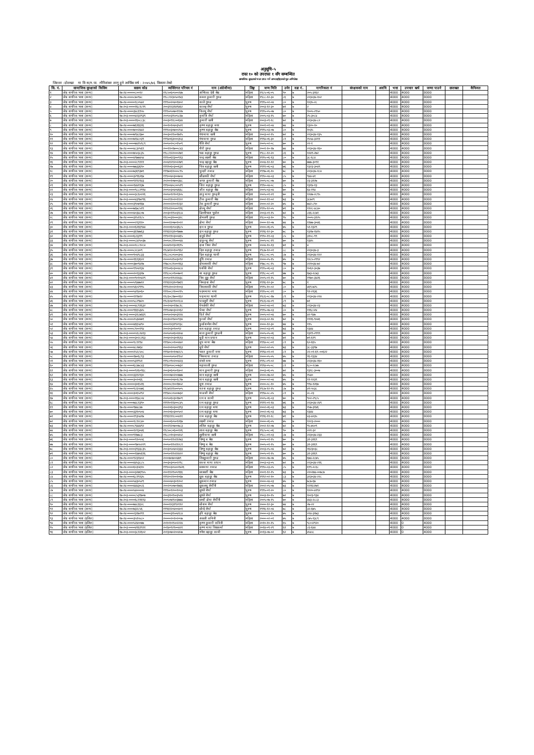अनुसूचि-५
दफा १० को उपदफा १ सँग सम्बन्धित
सामाजिक सुरक्षाको भत्ता प्राप्त गर्ने लाभग्राहीहरुको मूल अभिलेख
जिल्ला :दोलखा गा वि स/न.पा. :गौरिशंकर लागु हुने आर्थिक वर्ष : २०७५/७६ किस्ताः तेस्रो
| सि. नं. | सामाजिक सुरक्षाको किसिम | सदस्य कोड | व्यक्तिगत परिचय नं | नाम (अंग्रेजीमा) | लिङ्ग | जन्म मिति | उमेर | वडा नं. | नागरिकता नं | संरक्षकको नाम | अवधि | भत्ता | उपचार खर्च | जम्मा पाउने | दस्तखत | कैफियत |
| --- | --- | --- | --- | --- | --- | --- | --- | --- | --- | --- | --- | --- | --- | --- | --- | --- |
| १ | जेष्ठ नागरिक भत्ता (अन्य) | १७-२४-०००००८००१२ | १९८५०६०५००२४७ | अम्बिका देवी श्रेष्ठ | महिला | १९८५-०६-०५ | ९० | ७ | २०५-३१६२ | | | 4000 | 4000 | 8000 | | |
| २ | जेष्ठ नागरिक भत्ता (अन्य) | १७-२४-००००८७०९४८ | १९८८१२३०५०१४३ | कमल कुमारी गुरुङ | महिला | १९८८-१२-३० | ८६ | ७ | २२३०३४-१०२ | | | 4000 | 4000 | 8000 | | |
| ३ | जेष्ठ नागरिक भत्ता (अन्य) | १७-२४-०००००१८०५४२ | १९९५०२०४०१४०२ | काले गुरुङ | पुरुष | १९९५-०२-०४ | ८० | ७ | १२३५-२८ | | | 4000 | 4000 | 8000 | | |
| ४ | जेष्ठ नागरिक भत्ता (अन्य) | १७-२०३-००००१६८१८९९ | २००३१२३१४९४६२ | काल्छ् शेर्पा | पुरुष | २००३-१२-३० | ७१ | ७ | २ | | | 4000 | 4000 | 8000 | | |
| ५ | जेष्ठ नागरिक भत्ता (अन्य) | १७-२४-००००३४८६९५५ | १९९५०५०७०११२७ | किल्मु शेर्पा | पुरुष | १९९५-०५-०७ | ८० | ७ | १००५-२९५० | | | 4000 | 4000 | 8000 | | |
| ६ | जेष्ठ नागरिक भत्ता (अन्य) | १७-२०३-००००४२३२९३९ | २००५०३१५०५८६७ | कृमजि शेर्पा | महिला | २००५-०३-१५ | ७० | ७ | २५-३०८४ | | | 4000 | 4000 | 8000 | | |
| ७ | जेष्ठ नागरिक भत्ता (अन्य) | १७-२०३-००००१६०८८३८ | २००३०९१८००६४४ | कुमारी खत्री | महिला | २००३-०९-१८ | ७२ | ७ | २२३०३४-८२ | | | 4000 | 4000 | 8000 | | |
| ८ | जेष्ठ नागरिक भत्ता (अन्य) | १७-२४-००००७६१६६१६ | २००१०१०४०३५२१ | कृष्ण बहादुर मगर | पुरुष | २००१-०१-०४ | ७४ | ७ | १३२०-१० | | | 4000 | 4000 | 8000 | | |
| ९ | जेष्ठ नागरिक भत्ता (अन्य) | १७-२४-००००७००२४४२ | १९९५०३०७००२५४ | कृष्ण बहादुर श्रेष्ठ | पुरुष | १९९५-०३-०७ | ८० | ७ | १०३५ | | | 4000 | 4000 | 8000 | | |
| १० | जेष्ठ नागरिक भत्ता (अन्य) | १७-२४-००००७९४८६७० | २००३०२१५०१७१५ | गंगामाया खत्री | महिला | २००३-०२-१५ | ७२ | ७ | २२३०३४-१३५ | | | 4000 | 4000 | 8000 | | |
| ११ | जेष्ठ नागरिक भत्ता (अन्य) | १७-२४-००००७१४८०३९ | १९९४०६३०००३५३ | गंगामाया गुरुङ | महिला | १९९४-०६-३० | ८१ | ७ | १५५४-३२११ | | | 4000 | 4000 | 8000 | | |
| १२ | जेष्ठ नागरिक भत्ता (अन्य) | १७-२०३-००००७४१५९८९ | २००५०२०८०१५०९ | गेलि शेर्पा | पुरुष | २००५-०२-०८ | ७० | ७ | २२-१ | | | 4000 | 4000 | 8000 | | |
| १३ | जेष्ठ नागरिक भत्ता (अन्य) | १७-२४-००००४८३२५६९ | २००११०१७००८४३ | गौरी गुरुङ | महिला | २००१-१०-१७ | ७४ | ७ | २२३०३४-१६० | | | 4000 | 4000 | 8000 | | |
| १४ | जेष्ठ नागरिक भत्ता (अन्य) | १७-२४-००००७५०३८३५ | १९८८१२२०००२७१ | चक्र बहादुर गुरुङ | पुरुष | १९८८-१२-२० | ८६ | ७ | १२४९-२७२ | | | 4000 | 4000 | 8000 | | |
| १५ | जेष्ठ नागरिक भत्ता (अन्य) | १७-२४-००००४९७७४५४ | १९९५०६१३००९१३ | चन्द्र लक्ष्मी श्रेष्ठ | महिला | १९९५-०६-१३ | ८० | ७ | ३८-६८४ | | | 4000 | 4000 | 8000 | | |
| १६ | जेष्ठ नागरिक भत्ता (अन्य) | १७-२०३-००००२८९१११ | २००४१२१२०२२७९ | चन्द्र वहादुर श्रेष्ठ | पुरुष | २००४-१२-१२ | ७० | ७ | ७७७-३०९१ | | | 4000 | 4000 | 8000 | | |
| १७ | जेष्ठ नागरिक भत्ता (अन्य) | १७-२४-००००७७३३६९० | १९९९०६०३००६३१ | चित्र बहादुर खत्री | पुरुष | १९९९-०६-०३ | ७६ | ७ | १३२३-३०४९ | | | 4000 | 4000 | 8000 | | |
| १८ | जेष्ठ नागरिक भत्ता (अन्य) | १७-२४-००००७३६९३७९ | १९९७०६१०००८९५ | चुन्दरी तमाङ | महिला | १९९७-०६-१० | ७८ | ७ | २२३०३४-१८४ | | | 4000 | 4000 | 8000 | | |
| १९ | जेष्ठ नागरिक भत्ता (अन्य) | १७-२४-००००३२९६२६७ | १९९००४०३००७०४ | छौंडलकी शेर्पा | महिला | १९९०-०४-०३ | ८५ | ७ | ९४४-४१ | | | 4000 | 4000 | 8000 | | |
| २० | जेष्ठ नागरिक भत्ता (अन्य) | १७-२४-००००९१९२१४३ | २०२००१०७००३४८ | जगत कुमारी श्रेष्ठ | महिला | २००५-०८-०७ | ७० | ७ | २३-३१२७ | | | 4000 | 4000 | 8000 | | |
| २१ | जेष्ठ नागरिक भत्ता (अन्य) | १७-२४-००००१४४११३७ | १९९००४०८००५१९ | जित बहादुर गुरुङ | पुरुष | १९९०-०४-०८ | ८५ | ७ | १३१४-१३ | | | 4000 | 4000 | 8000 | | |
| २२ | जेष्ठ नागरिक भत्ता (अन्य) | १७-२०३-००००९८८२९९४ | २००५०३०४०४६६८ | जीत बहादुर श्रेष्ठ | महिला | २००५-०३-०४ | ७० | ७ | ६४-१९४ | | | 4000 | 4000 | 8000 | | |
| २३ | जेष्ठ नागरिक भत्ता (अन्य) | १७-२०३-००००३८६०२२६ | २००५०१२१०१३५५ | ज्ञानु माया गुरुङ्नी | महिला | २००५-०१-२१ | ७० | ७ | १२४७-२८९५ | | | 4000 | 4000 | 8000 | | |
| २४ | जेष्ठ नागरिक भत्ता (अन्य) | १७-२०३-००००४३९७२९६ | २००२११०२०११२२ | टीक कुमारी श्रेष्ठ | महिला | २००२-११-०२ | ७३ | ७ | ३८७२९ | | | 4000 | 4000 | 8000 | | |
| २५ | जेष्ठ नागरिक भत्ता (अन्य) | १७-२४-००००३९०७९६७ | २००००२२००१२३२ | टेक कुमारी गुरुङ | महिला | २०००-०२-२० | ७५ | ७ | ७४२-८९० | | | 4000 | 4000 | 8000 | | |
| २६ | जेष्ठ नागरिक भत्ता (अन्य) | १७-२४-००००७६७८५१९ | १९९५१२०५००९९६ | डोल्मु शेर्पा | महिला | १९९५-१२-०५ | ७९ | ७ | ११२८-४८४० | | | 4000 | 4000 | 8000 | | |
| २७ | जेष्ठ नागरिक भत्ता (अन्य) | १७-२४-००००४०३४८०७ | २००३०११५०३१८४ | डिल्लीध्वज भुजेल | महिला | २००३-०१-१५ | ७२ | ७ | ८६६-२८७१ | | | 4000 | 4000 | 8000 | | |
| २८ | जेष्ठ नागरिक भत्ता (अन्य) | १७-२४-००००३१५११८५ | १९८००३१०००३२८ | डोमलगी गुरुङ | महिला | १९८०-०३-१० | ९५ | ७ | २००५-३१२५ | | | 4000 | 4000 | 8000 | | |
| २९ | जेष्ठ नागरिक भत्ता (अन्य) | १७-२४-०००००२१३९१० | २०००१२०७०१०२२ | ढोमा शेर्पा | महिला | २०००-१२-०७ | ७४ | ७ | ११७७-३०४६ | | | 4000 | 4000 | 8000 | | |
| ३० | जेष्ठ नागरिक भत्ता (अन्य) | १७-२०३-००००६२६६९४४ | २००००६०५०३६८५ | दान ब गुरुङ | पुरुष | २०००-०६-०५ | ७५ | ७ | ५१-१३२९ | | | 4000 | 4000 | 8000 | | |
| ३१ | जेष्ठ नागरिक भत्ता (अन्य) | १७-२४-००००३६९७७६३ | १९९६१२३१०९७७७ | दान बहादुर गुरुङ | पुरुष | १९९६-१२-३० | ७८ | ७ | १३१७-१४१५ | | | 4000 | 4000 | 8000 | | |
| ३२ | जेष्ठ नागरिक भत्ता (अन्य) | १७-२४-००००६८६३९९ | १९९०११०३००४६५ | दानुर्व शेर्पा | पुरुष | १९९०-११-०३ | ८५ | ७ | ३१०८-९९ | | | 4000 | 4000 | 8000 | | |
| ३३ | जेष्ठ नागरिक भत्ता (अन्य) | १७-२०३-००००८४२५०३७ | २००५०८१९०००४४ | दाफुन्जु शेर्पा | पुरुष | २००५-०८-१९ | ७० | ७ | १३४५ | | | 4000 | 4000 | 8000 | | |
| ३४ | जेष्ठ नागरिक भत्ता (अन्य) | १७-२०३-००००१८८१२८४ | २००४१०१३०१६९५ | दावा निमा शेर्पा | पुरुष | २००४-१०-१३ | ७१ | ७ | ४ | | | 4000 | 4000 | 8000 | | |
| ३५ | जेष्ठ नागरिक भत्ता (अन्य) | १७-२४-००००८२८४०९ | १९८७१२०१००९६२ | दिल बहादुर तमाङ | पुरुष | १९८७-१२-०१ | ८८ | ७ | २२३०३४-३ | | | 4000 | 4000 | 8000 | | |
| ३६ | जेष्ठ नागरिक भत्ता (अन्य) | १७-२४-००००९०४९८३३ | १९८८०८०५००३०४ | दिल बहादुर थामी | पुरुष | १९८८-०८-०५ | ८७ | ७ | २२३०३४-१२२ | | | 4000 | 4000 | 8000 | | |
| ३७ | जेष्ठ नागरिक भत्ता (अन्य) | १७-२४-००००१६१३६२२ | २००००५१५०३०९२ | दुधि तमाङ | महिला | २०००-०५-१५ | ७५ | ७ | १२८५-२९९२ | | | 4000 | 4000 | 8000 | | |
| ३८ | जेष्ठ नागरिक भत्ता (अन्य) | १७-२४-००००३७०९४१७ | १९७८०८१५००१६३ | दोमलक्की शेर्पा | महिला | १९७८-०८-१५ | ९७ | ७ | २२१०३४-७२ | | | 4000 | 4000 | 8000 | | |
| ३९ | जेष्ठ नागरिक भत्ता (अन्य) | १७-२४-००००९९०४१३४ | १९९५०६०३००४८४ | धनविरे शेर्पा | पुरुष | १९९५-०६-०३ | ८० | ७ | १०६२-३०३७ | | | 4000 | 4000 | 8000 | | |
| ४० | जेष्ठ नागरिक भत्ता (अन्य) | १७-२४-००००२०१३३१७ | १९९८०८०९००७०१ | नर बहादुर गुरुङ | पुरुष | १९९८-०८-०९ | ७७ | ७ | ६७३-२८७३ | | | 4000 | 4000 | 8000 | | |
| ४१ | जेष्ठ नागरिक भत्ता (अन्य) | १७-२०३-००००९०१०४२९ | २००५०११५१२४३८ | निम दुकु शेर्पा | महिला | २००५-०१-१५ | ७० | ७ | १९७०-३४२६ | | | 4000 | 4000 | 8000 | | |
| ४२ | जेष्ठ नागरिक भत्ता (अन्य) | १७-२४-००००५९४७७१२ | १९९६१२३१०९७६९ | निमदावा शेर्पा | पुरुष | १९९६-१२-३० | ७८ | ७ | १ | | | 4000 | 4000 | 8000 | | |
| ४३ | जेष्ठ नागरिक भत्ता (अन्य) | १७-२४-००००५६०२९९५ | १९९५१००२०१००३ | निमलक्की शेर्पा | महिला | १९९५-१०-०२ | ८० | ७ | ४६९-७२५ | | | 4000 | 4000 | 8000 | | |
| ४४ | जेष्ठ नागरिक भत्ता (अन्य) | १७-२४-००००५४९४०६० | १९९५०८२१००२१५ | पदममाया मगर | महिला | १९९५-०८-२१ | ८० | ७ | ९१-२१३६ | | | 4000 | 4000 | 8000 | | |
| ४५ | जेष्ठ नागरिक भत्ता (अन्य) | १७-२४-००००११९७१२ | १९८६०८१७००१६२ | पद्ममाया थामी | पुरुष | १९८६-०८-१७ | ८९ | ७ | २२३०३४-२२४ | | | 4000 | 4000 | 8000 | | |
| ४६ | जेष्ठ नागरिक भत्ता (अन्य) | १७-२४-००००५८२९७२० | १९८६०४०९००१८४ | पासनुरी शेर्पा | पुरुष | १९८६-०४-०९ | ८९ | ७ | ७१ | | | 4000 | 4000 | 8000 | | |
| ४७ | जेष्ठ नागरिक भत्ता (अन्य) | १७-२०३-००००४८९१६३२ | २००२०४०११७८१८ | पेमछेकी शेर्पा | महिला | २००२-०४-०१ | ७३ | ७ | २२३०३४-२३ | | | 4000 | 4000 | 8000 | | |
| ४८ | जेष्ठ नागरिक भत्ता (अन्य) | १७-२४-००००९६६५३४५ | १९९५०७०३०२०६२ | पेम्बा शेर्पा | पुरुष | १९९५-०७-०३ | ८० | ७ | ११६८।२४ | | | 4000 | 4000 | 8000 | | |
| ४९ | जेष्ठ नागरिक भत्ता (अन्य) | १७-२०३-००००३१८७६६९ | २००५०२०४०३१२४ | प्रिते शेर्पा | पुरुष | २००५-०२-०४ | ७० | ७ | ४२-९४७ | | | 4000 | 4000 | 8000 | | |
| ५० | जेष्ठ नागरिक भत्ता (अन्य) | १७-२४-००००२५३४४७९ | २००३०२१४००९३४ | फुन्जो शेर्पा | पुरुष | २००३-०२-१४ | ७२ | ७ | १११६-९०४६ | | | 4000 | 4000 | 8000 | | |
| ५१ | जेष्ठ नागरिक भत्ता (अन्य) | १७-२४-००००४६६५४९० | २०००१२३१९२१३८ | फुर्वानाम्गेल शेर्पा | पुरुष | २०००-१२-३० | ७४ | ७ | ११५ | | | 4000 | 4000 | 8000 | | |
| ५२ | जेष्ठ नागरिक भत्ता (अन्य) | १७-२४-००००८९००१९४ | २००२०३०९००९२ | बल बहादुर तमाङ | पुरुष | २००२-०३-०९ | ७३ | ७ | १३४४ | | | 4000 | 4000 | 8000 | | |
| ५३ | जेष्ठ नागरिक भत्ता (अन्य) | १७-२०३-००००५१८२४१३ | २००५०५०६०२४५४ | बाल कुमारी गुरुङनी | महिला | २००५-०५-०६ | ७० | ७ | १३१९-२९९९ | | | 4000 | 4000 | 8000 | | |
| ५४ | जेष्ठ नागरिक भत्ता (अन्य) | १७-२०३-००००३०२८२६३ | २००४०२०३०१६१३ | बुदी मान प्रधान | पुरुष | २००४-०२-०३ | ७१ | ७ | ७९-६१९ | | | 4000 | 4000 | 8000 | | |
| ५५ | जेष्ठ नागरिक भत्ता (अन्य) | १७-२४-००००९८११९४ | १९९४०८०१००४४२ | बुध माया श्रेष्ठ | महिला | १९९४-०८-०१ | ८१ | ७ | ६२-६६५ | | | 4000 | 4000 | 8000 | | |
| ५६ | जेष्ठ नागरिक भत्ता (अन्य) | १७-२४-००००४८२७६४ | २००२०२०५०२९६३ | बुधे शेर्पा | पुरुष | २००२-०२-०५ | ७३ | ७ | ३८-३३९७ | | | 4000 | 4000 | 8000 | | |
| ५७ | जेष्ठ नागरिक भत्ता (अन्य) | १७-२४-००००२५२८५०८ | १९९४०१०१०७२८५ | भक्त कुमारी मगर | पुरुष | १९९४-०१-०१ | ८१ | ७ | २२-०१-६९-००६२२ | | | 4000 | 4000 | 8000 | | |
| ५८ | जेष्ठ नागरिक भत्ता (अन्य) | १७-२४-००००१७०६८९३ | २००००५०५०१९५२ | भिममाया तमाङ | महिला | २०००-०५-०५ | ७५ | ७ | १६-१३३४ | | | 4000 | 4000 | 8000 | | |
| ५९ | जेष्ठ नागरिक भत्ता (अन्य) | १७-२४-००००५३१९५१ | १९९८०९०२००४२३ | मंगले मगर | पुरुष | १९९८-०९-०२ | ७७ | ७ | २२३०३४-१६० | | | 4000 | 4000 | 8000 | | |
| ६० | जेष्ठ नागरिक भत्ता (अन्य) | १७-२४-००००६८४७८४३ | १९९४०५०८००७३२ | महाकाली गुरुङ | महिला | १९९४-०५-०८ | ८१ | ७ | ६८०-२८७७ | | | 4000 | 4000 | 8000 | | |
| ६१ | जेष्ठ नागरिक भत्ता (अन्य) | १७-२०३-००००९२६०९६८ | २००३०६०५०१४०२ | मान कुमारी गुरुङ्ग | महिला | २००३-०६-०५ | ७२ | ७ | १३१८-३००७ | | | 4000 | 4000 | 8000 | | |
| ६२ | जेष्ठ नागरिक भत्ता (अन्य) | १७-२४-००००३३१२१३० | २००००७०२००७७७ | मान बहादुर खत्री | पुरुष | २०००-०७-०२ | ७५ | ७ | १५४० | | | 4000 | 4000 | 8000 | | |
| ६३ | जेष्ठ नागरिक भत्ता (अन्य) | १७-२४-००००३०२०६६ | २००००२०४०१८९७ | मान बहादुर खत्री | पुरुष | २०००-०२-०४ | ७५ | ७ | ११-१२३९ | | | 4000 | 4000 | 8000 | | |
| ६४ | जेष्ठ नागरिक भत्ता (अन्य) | १७-२४-०००००३०६५१६ | २००००८१००१७५२ | मुगा तमाङ | पुरुष | २०००-०८-१० | ७५ | ७ | ९९४-१२६७ | | | 4000 | 4000 | 8000 | | |
| ६५ | जेष्ठ नागरिक भत्ता (अन्य) | १७-२४-००००९८६५५७६ | १९८७१२१५००५०५ | यतना बहादुर गुरुङ | पुरुष | १९८७-१२-१५ | ८७ | ७ | ४९-५५३८ | | | 4000 | 4000 | 8000 | | |
| ६६ | जेष्ठ नागरिक भत्ता (अन्य) | १७-२४-००००३०६५२९२ | १९९४०८०५००७३२ | याङजी शेर्पा | महिला | १९९४-०८-०५ | ८१ | ७ | २८-२३ | | | 4000 | 4000 | 8000 | | |
| ६७ | जेष्ठ नागरिक भत्ता (अन्य) | १७-२०३-००००१६४८०४ | २००५०६०३०१७०९ | रत्न ब कामी | पुरुष | २००५-०६-०३ | ७० | ७ | ९०२-२९८५ | | | 4000 | 4000 | 8000 | | |
| ६८ | जेष्ठ नागरिक भत्ता (अन्य) | १७-२४-००००७४८१३९० | १९९९०११४००८४५ | रत्न बहादुर गुरुङ | पुरुष | १९९९-०१-१४ | ७६ | ७ | २२३०३४-२४९ | | | 4000 | 4000 | 8000 | | |
| ६९ | जेष्ठ नागरिक भत्ता (अन्य) | १७-२४-००००९७४८४७ | २००२०६०३००३९३ | रत्न बहादुर मगर | पुरुष | २००२-०६-०३ | ७३ | ७ | १५७-३१४६ | | | 4000 | 4000 | 8000 | | |
| ७० | जेष्ठ नागरिक भत्ता (अन्य) | १७-२४-००००३३९०५०४ | २००२०६०३००५०२ | रत्न बहादुर मगर | पुरुष | २००२-०६-०३ | ७३ | ७ | १३४४ | | | 4000 | 4000 | 8000 | | |
| ७१ | जेष्ठ नागरिक भत्ता (अन्य) | १७-२४-००००१९३५४१७ | १९९६१११८००४११ | राम बहादुर श्रेष्ठ | पुरुष | १९९६-११-१८ | ७९ | ७ | ४३-४२३५ | | | 4000 | 4000 | 8000 | | |
| ७२ | जेष्ठ नागरिक भत्ता (अन्य) | १७-२४-००००१८१२८४० | २००००६०५०१२६७ | लक्ष्मी तमाङ | महिला | २०००-०६-०५ | ७५ | ७ | १२२३-२००० | | | 4000 | 4000 | 8000 | | |
| ७३ | जेष्ठ नागरिक भत्ता (अन्य) | १७-२४-००००८९४४४९२ | २००२१२०७००७८३ | ललित बहादुर श्रेष्ठ | पुरुष | २००२-१२-०७ | ७२ | ७ | ९५-७५०९ | | | 4000 | 4000 | 8000 | | |
| ७४ | जेष्ठ नागरिक भत्ता (अन्य) | १७-२४-००००१२१३०४६ | १९८५०८०६००१२६ | लाल बहादुर श्रेष्ठ | पुरुष | १९८५-०८-०६ | ९० | ७ | २२१-३२ | | | 4000 | 4000 | 8000 | | |
| ७५ | जेष्ठ नागरिक भत्ता (अन्य) | १७-२४-००००९१७७८३ | १९८८०१०३००४५२ | लुलीमाया खत्री | महिला | १९८८-०१-०३ | ८७ | ७ | २२३०३४-२३३ | | | 4000 | 4000 | 8000 | | |
| ७६ | जेष्ठ नागरिक भत्ता (अन्य) | १७-२०३-००००९१०५५६ | २००५०११५११२७३ | विष्णु ब श्रेष्ठ | पुरुष | २००५-०१-१५ | ७० | ७ | ३१-३१६९ | | | 4000 | 4000 | 8000 | | |
| ७७ | जेष्ठ नागरिक भत्ता (अन्य) | १७-२०३-००००९७५५२२९ | २००५०११५११२८१ | विष्णु ब श्रेष्ठ | पुरुष | २००५-०१-१५ | ७० | ७ | ३१-३१६९ | | | 4000 | 4000 | 8000 | | |
| ७८ | जेष्ठ नागरिक भत्ता (अन्य) | १७-२०३-००००३९३३८३५ | २००३०५०४०२३३३ | विष्णु बहादुर श्रेष्ठ | पुरुष | २००३-०५-०४ | ७२ | ७ | १६२३०३८ | | | 4000 | 4000 | 8000 | | |
| ७९ | जेष्ठ नागरिक भत्ता (अन्य) | १७-२०३-००००१४७५६९६ | २००५०११५१२४२२ | विष्णु बहादुर श्रेष्ठ | पुरुष | २००५-०१-१५ | ७० | ७ | ३१-३१६९ | | | 4000 | 4000 | 8000 | | |
| ८० | जेष्ठ नागरिक भत्ता (अन्य) | १७-२४-००००९२३१४०२ | २०००७०७००४७९ | शिवकुमारी गुरुङ | महिला | २०००-०७-०७ | ७५ | ७ | ६७४-२८७५ | | | 4000 | 4000 | 8000 | | |
| ८१ | जेष्ठ नागरिक भत्ता (अन्य) | १७-२४-००००४४५३८८५ | २००३०३०५०२२९८ | सज्ज माया प्रधान | महिला | २००३-०३-०५ | ७२ | ७ | २२३०३४-२१६ | | | 4000 | 4000 | 8000 | | |
| ८२ | जेष्ठ नागरिक भत्ता (अन्य) | १७-२४-००००६०३५६१० | १९९००३०५००१४२६ | सनमाया तमाङ | महिला | १९९०-०३-०५ | ८५ | ७ | ६९९-२८६८ | | | 4000 | 4000 | 8000 | | |
| ८३ | जेष्ठ नागरिक भत्ता (अन्य) | १७-२०३-००००३२७६९५५ | २००११२१५०५९६६ | सरस्वती श्रेष्ठ | महिला | २००१-१२-१५ | ७३ | ७ | २२०२७४-००७८७ | | | 4000 | 4000 | 8000 | | |
| ८४ | जेष्ठ नागरिक भत्ता (अन्य) | १७-२४-००००६८१९१३५ | १९९२०२१००१०६७ | सुक बहादुर श्रेष्ठ | पुरुष | १९९२-०२-१० | ८३ | ७ | ३२३०३४-२२८ | | | 4000 | 4000 | 8000 | | |
| ८५ | जेष्ठ नागरिक भत्ता (अन्य) | १७-२४-००००५४३०५२९ | २००००४०३०१२०२ | सुकमान तमाङ | पुरुष | २०००-०४-०३ | ७५ | ७ | ७८७-६७ | | | 4000 | 4000 | 8000 | | |
| ८६ | जेष्ठ नागरिक भत्ता (अन्य) | १७-२४-००००४४४३०८६ | २००२०५०७०१७६६ | सुकलमु शेर्पीनी | महिला | २००२-०५-०७ | ७३ | ७ | १२१६।२७१ | | | 4000 | 4000 | 8000 | | |
| ८७ | जेष्ठ नागरिक भत्ता (अन्य) | १७-२४-००००५४००००४ | १९९५०१२००१०५३ | सुगले शेर्पा | पुरुष | १९९५-०१-२० | ८० | ७ | १२२०-४१९२ | | | 4000 | 4000 | 8000 | | |
| ८८ | जेष्ठ नागरिक भत्ता (अन्य) | १७-२०३-००००८५३९७०७ | २००३१०१५०३५२४ | सुगले शेर्पा | पुरुष | २००३-१०-१५ | ७२ | ७ | १०२३-९३४ | | | 4000 | 4000 | 8000 | | |
| ८९ | जेष्ठ नागरिक भत्ता (अन्य) | १७-२०३-००००६८११६९३ | २००५०७१५०३७७४ | सम्बी डोमा शेर्पीनी | महिला | २००५-०७-१५ | ७० | ७ | ४४३-२८८३ | | | 4000 | 4000 | 8000 | | |
| ९० | जेष्ठ नागरिक भत्ता (अन्य) | १७-२४-००००७४८६६२८ | २०००१२३१९२११२ | सोनाम शेर्पा | पुरुष | २०००-१२-३० | ७४ | ७ | २७-२२ | | | 4000 | 4000 | 8000 | | |
| ९१ | जेष्ठ नागरिक भत्ता (अन्य) | १७-२४-००००७३२८५६ | १९९६१२०४००४०१ | सोम्दे शेर्पा | पुरुष | १९९६-१२-०४ | ७८ | ७ | ३२-६७५ | | | 4000 | 4000 | 8000 | | |
| ९२ | जेष्ठ नागरिक भत्ता (अन्य) | १७-२४-००००२३१७२९९ | २००००३१५०४१८४ | हरि बहादुर श्रेष्ठ | पुरुष | २०००-०३-१५ | ७५ | ७ | २२४-३१७३ | | | 4000 | 4000 | 8000 | | |
| ९३ | जेष्ठ नागरिक भत्ता (दलित) | १७-२४-००००३५१५५८० | २००००२०१०२०५७ | असली कमिनी | महिला | २०००-०२-०१ | ७५ | ७ | ८७५-१३८९ | | | 4000 | 4000 | 8000 | | |
| ९४ | जेष्ठ नागरिक भत्ता (दलित) | १७-२४-००००५२४००७७ | २०१०१०१५०२२२४ | कृष्ण कुमारी कमिनी | महिला | २०१०-१०-१५ | ६५ | ७ | ९८०।२९२० | | | 4000 | 0 | 4000 | | |
| ९५ | जेष्ठ नागरिक भत्ता (दलित) | १७-२०३-००००४९६१९११ | २०१४०९२९००४२१ | कृष्ण माया विश्वकर्मा | महिला | २०१४-०९-२९ | ६१ | ७ | ८६-६४४ | | | 4000 | 0 | 4000 | | |
| ९६ | जेष्ठ नागरिक भत्ता (दलित) | १७-२०३-००००३८१२६०२ | २०१३०७०२००४५७ | गणेश वहादुर कामी | पुरुष | २०१३-०७-०२ | ६२ | ७ | ४५४।८ | | | 4000 | 0 | 4000 | | |